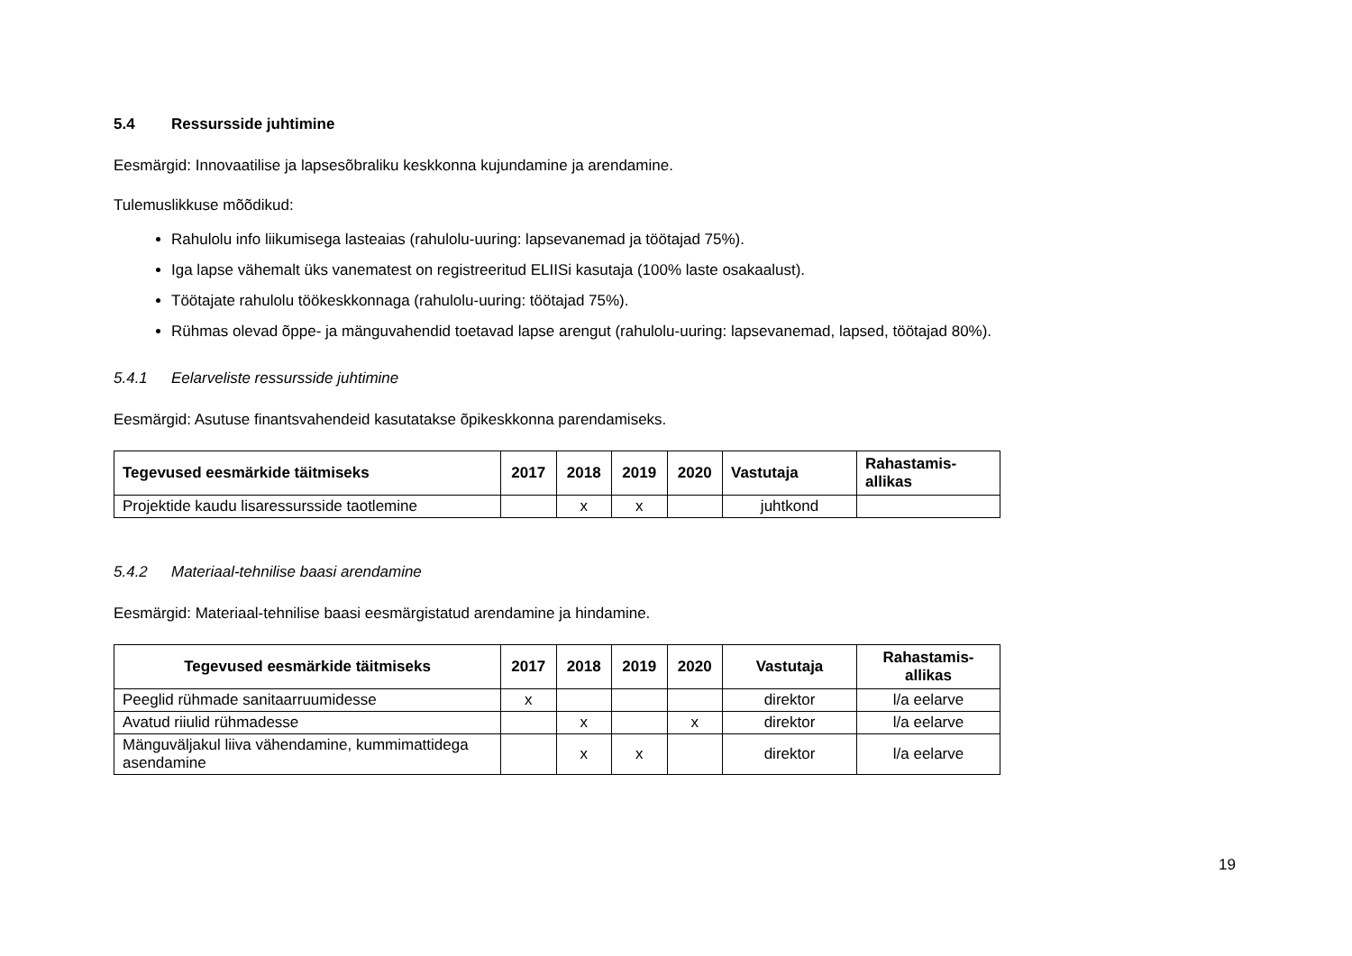5.4 Ressursside juhtimine
Eesmärgid: Innovaatilise ja lapsesõbraliku keskkonna kujundamine ja arendamine.
Tulemuslikkuse mõõdikud:
Rahulolu info liikumisega lasteaias (rahulolu-uuring: lapsevanemad ja töötajad 75%).
Iga lapse vähemalt üks vanematest on registreeritud ELIISi kasutaja (100% laste osakaalust).
Töötajate rahulolu töökeskkonnaga (rahulolu-uuring: töötajad 75%).
Rühmas olevad õppe- ja mänguvahendid toetavad lapse arengut (rahulolu-uuring: lapsevanemad, lapsed, töötajad 80%).
5.4.1 Eelarveliste ressursside juhtimine
Eesmärgid: Asutuse finantsvahendeid kasutatakse õpikeskkonna parendamiseks.
| Tegevused eesmärkide täitmiseks | 2017 | 2018 | 2019 | 2020 | Vastutaja | Rahastamis- allikas |
| --- | --- | --- | --- | --- | --- | --- |
| Projektide kaudu lisaressursside taotlemine | | x | x | | juhtkond | |
5.4.2 Materiaal-tehnilise baasi arendamine
Eesmärgid: Materiaal-tehnilise baasi eesmärgistatud arendamine ja hindamine.
| Tegevused eesmärkide täitmiseks | 2017 | 2018 | 2019 | 2020 | Vastutaja | Rahastamis- allikas |
| --- | --- | --- | --- | --- | --- | --- |
| Peeglid rühmade sanitaarruumidesse | x | | | | direktor | l/a eelarve |
| Avatud riiulid rühmadesse | | x | | x | direktor | l/a eelarve |
| Mänguväljakul liiva vähendamine, kummimattidega asendamine | | x | x | | direktor | l/a eelarve |
19